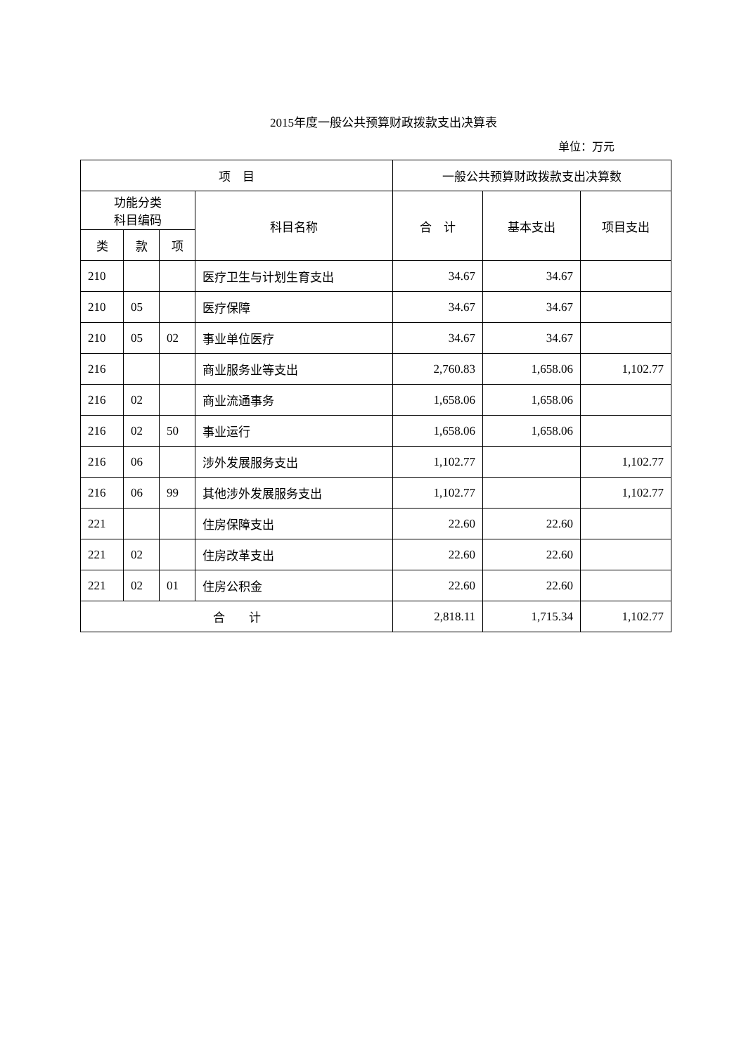2015年度一般公共预算财政拨款支出决算表
单位：万元
| 项 目 | | | | 一般公共预算财政拨款支出决算数 | | |
| --- | --- | --- | --- | --- | --- | --- |
| 功能分类 科目编码 | | | 科目名称 | 合 计 | 基本支出 | 项目支出 |
| 类 | 款 | 项 | | | | |
| 210 | | | 医疗卫生与计划生育支出 | 34.67 | 34.67 | |
| 210 | 05 | | 医疗保障 | 34.67 | 34.67 | |
| 210 | 05 | 02 | 事业单位医疗 | 34.67 | 34.67 | |
| 216 | | | 商业服务业等支出 | 2,760.83 | 1,658.06 | 1,102.77 |
| 216 | 02 | | 商业流通事务 | 1,658.06 | 1,658.06 | |
| 216 | 02 | 50 | 事业运行 | 1,658.06 | 1,658.06 | |
| 216 | 06 | | 涉外发展服务支出 | 1,102.77 | | 1,102.77 |
| 216 | 06 | 99 | 其他涉外发展服务支出 | 1,102.77 | | 1,102.77 |
| 221 | | | 住房保障支出 | 22.60 | 22.60 | |
| 221 | 02 | | 住房改革支出 | 22.60 | 22.60 | |
| 221 | 02 | 01 | 住房公积金 | 22.60 | 22.60 | |
| 合 计 | | | | 2,818.11 | 1,715.34 | 1,102.77 |